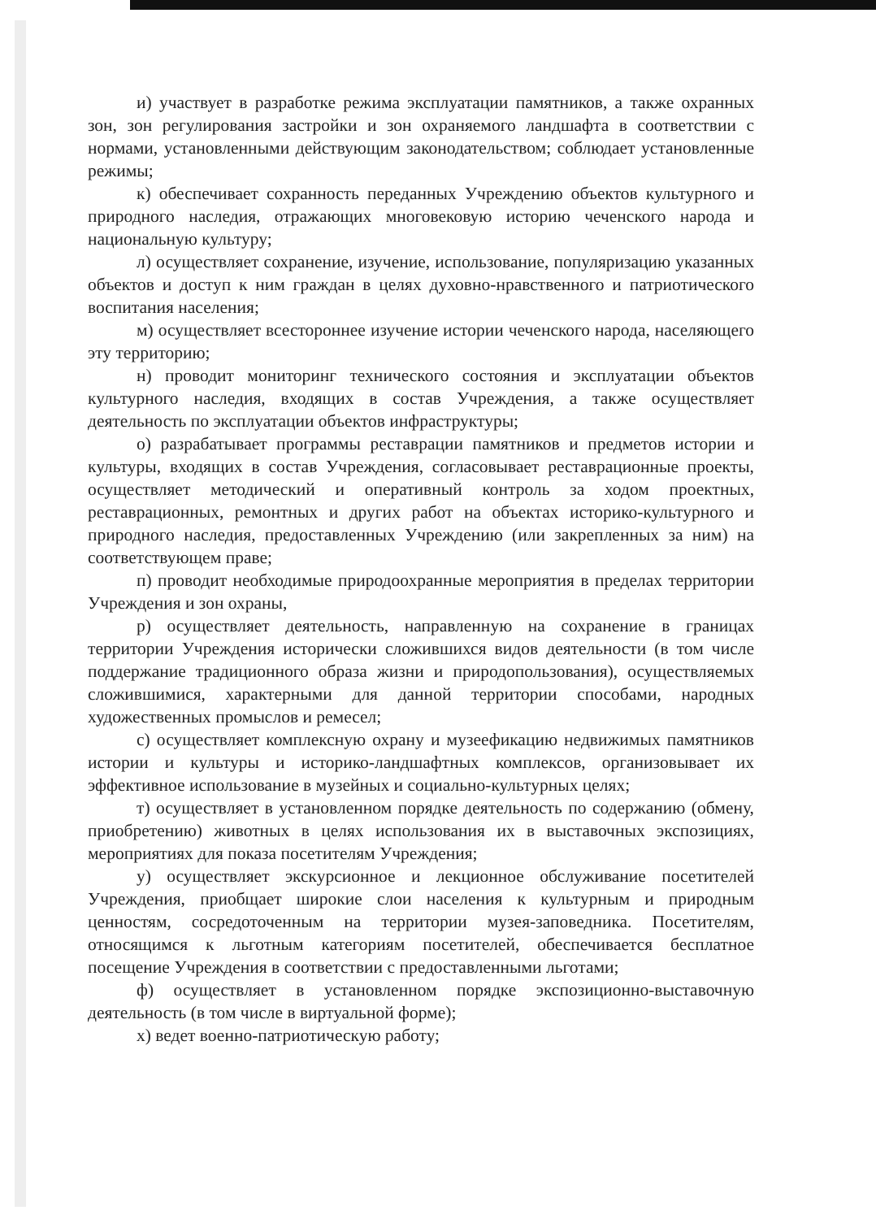и) участвует в разработке режима эксплуатации памятников, а также охранных зон, зон регулирования застройки и зон охраняемого ландшафта в соответствии с нормами, установленными действующим законодательством; соблюдает установленные режимы;
к) обеспечивает сохранность переданных Учреждению объектов культурного и природного наследия, отражающих многовековую историю чеченского народа и национальную культуру;
л) осуществляет сохранение, изучение, использование, популяризацию указанных объектов и доступ к ним граждан в целях духовно-нравственного и патриотического воспитания населения;
м) осуществляет всестороннее изучение истории чеченского народа, населяющего эту территорию;
н) проводит мониторинг технического состояния и эксплуатации объектов культурного наследия, входящих в состав Учреждения, а также осуществляет деятельность по эксплуатации объектов инфраструктуры;
о) разрабатывает программы реставрации памятников и предметов истории и культуры, входящих в состав Учреждения, согласовывает реставрационные проекты, осуществляет методический и оперативный контроль за ходом проектных, реставрационных, ремонтных и других работ на объектах историко-культурного и природного наследия, предоставленных Учреждению (или закрепленных за ним) на соответствующем праве;
п) проводит необходимые природоохранные мероприятия в пределах территории Учреждения и зон охраны,
р) осуществляет деятельность, направленную на сохранение в границах территории Учреждения исторически сложившихся видов деятельности (в том числе поддержание традиционного образа жизни и природопользования), осуществляемых сложившимися, характерными для данной территории способами, народных художественных промыслов и ремесел;
с) осуществляет комплексную охрану и музеефикацию недвижимых памятников истории и культуры и историко-ландшафтных комплексов, организовывает их эффективное использование в музейных и социально-культурных целях;
т) осуществляет в установленном порядке деятельность по содержанию (обмену, приобретению) животных в целях использования их в выставочных экспозициях, мероприятиях для показа посетителям Учреждения;
у) осуществляет экскурсионное и лекционное обслуживание посетителей Учреждения, приобщает широкие слои населения к культурным и природным ценностям, сосредоточенным на территории музея-заповедника. Посетителям, относящимся к льготным категориям посетителей, обеспечивается бесплатное посещение Учреждения в соответствии с предоставленными льготами;
ф) осуществляет в установленном порядке экспозиционно-выставочную деятельность (в том числе в виртуальной форме);
х) ведет военно-патриотическую работу;